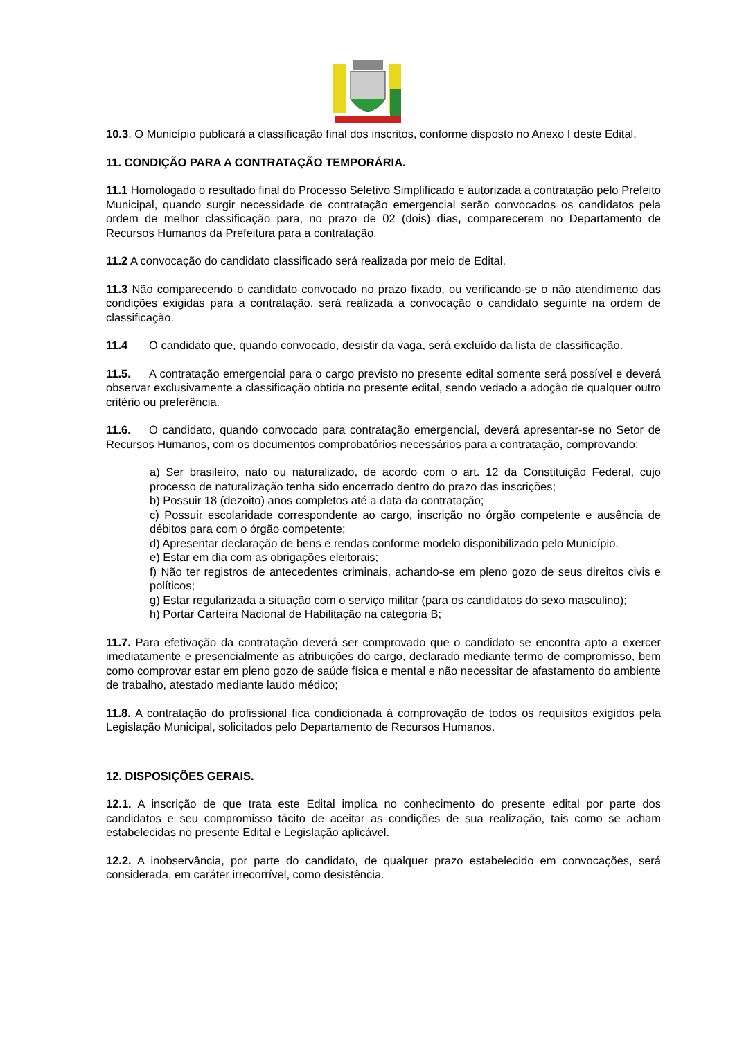10.3. O Município publicará a classificação final dos inscritos, conforme disposto no Anexo I deste Edital.
11. CONDIÇÃO PARA A CONTRATAÇÃO TEMPORÁRIA.
11.1 Homologado o resultado final do Processo Seletivo Simplificado e autorizada a contratação pelo Prefeito Municipal, quando surgir necessidade de contratação emergencial serão convocados os candidatos pela ordem de melhor classificação para, no prazo de 02 (dois) dias, comparecerem no Departamento de Recursos Humanos da Prefeitura para a contratação.
11.2 A convocação do candidato classificado será realizada por meio de Edital.
11.3 Não comparecendo o candidato convocado no prazo fixado, ou verificando-se o não atendimento das condições exigidas para a contratação, será realizada a convocação o candidato seguinte na ordem de classificação.
11.4 O candidato que, quando convocado, desistir da vaga, será excluído da lista de classificação.
11.5. A contratação emergencial para o cargo previsto no presente edital somente será possível e deverá observar exclusivamente a classificação obtida no presente edital, sendo vedado a adoção de qualquer outro critério ou preferência.
11.6. O candidato, quando convocado para contratação emergencial, deverá apresentar-se no Setor de Recursos Humanos, com os documentos comprobatórios necessários para a contratação, comprovando:
a) Ser brasileiro, nato ou naturalizado, de acordo com o art. 12 da Constituição Federal, cujo processo de naturalização tenha sido encerrado dentro do prazo das inscrições;
b) Possuir 18 (dezoito) anos completos até a data da contratação;
c) Possuir escolaridade correspondente ao cargo, inscrição no órgão competente e ausência de débitos para com o órgão competente;
d) Apresentar declaração de bens e rendas conforme modelo disponibilizado pelo Município.
e) Estar em dia com as obrigações eleitorais;
f) Não ter registros de antecedentes criminais, achando-se em pleno gozo de seus direitos civis e políticos;
g) Estar regularizada a situação com o serviço militar (para os candidatos do sexo masculino);
h) Portar Carteira Nacional de Habilitação na categoria B;
11.7. Para efetivação da contratação deverá ser comprovado que o candidato se encontra apto a exercer imediatamente e presencialmente as atribuições do cargo, declarado mediante termo de compromisso, bem como comprovar estar em pleno gozo de saúde física e mental e não necessitar de afastamento do ambiente de trabalho, atestado mediante laudo médico;
11.8. A contratação do profissional fica condicionada à comprovação de todos os requisitos exigidos pela Legislação Municipal, solicitados pelo Departamento de Recursos Humanos.
12. DISPOSIÇÕES GERAIS.
12.1. A inscrição de que trata este Edital implica no conhecimento do presente edital por parte dos candidatos e seu compromisso tácito de aceitar as condições de sua realização, tais como se acham estabelecidas no presente Edital e Legislação aplicável.
12.2. A inobservância, por parte do candidato, de qualquer prazo estabelecido em convocações, será considerada, em caráter irrecorrível, como desistência.